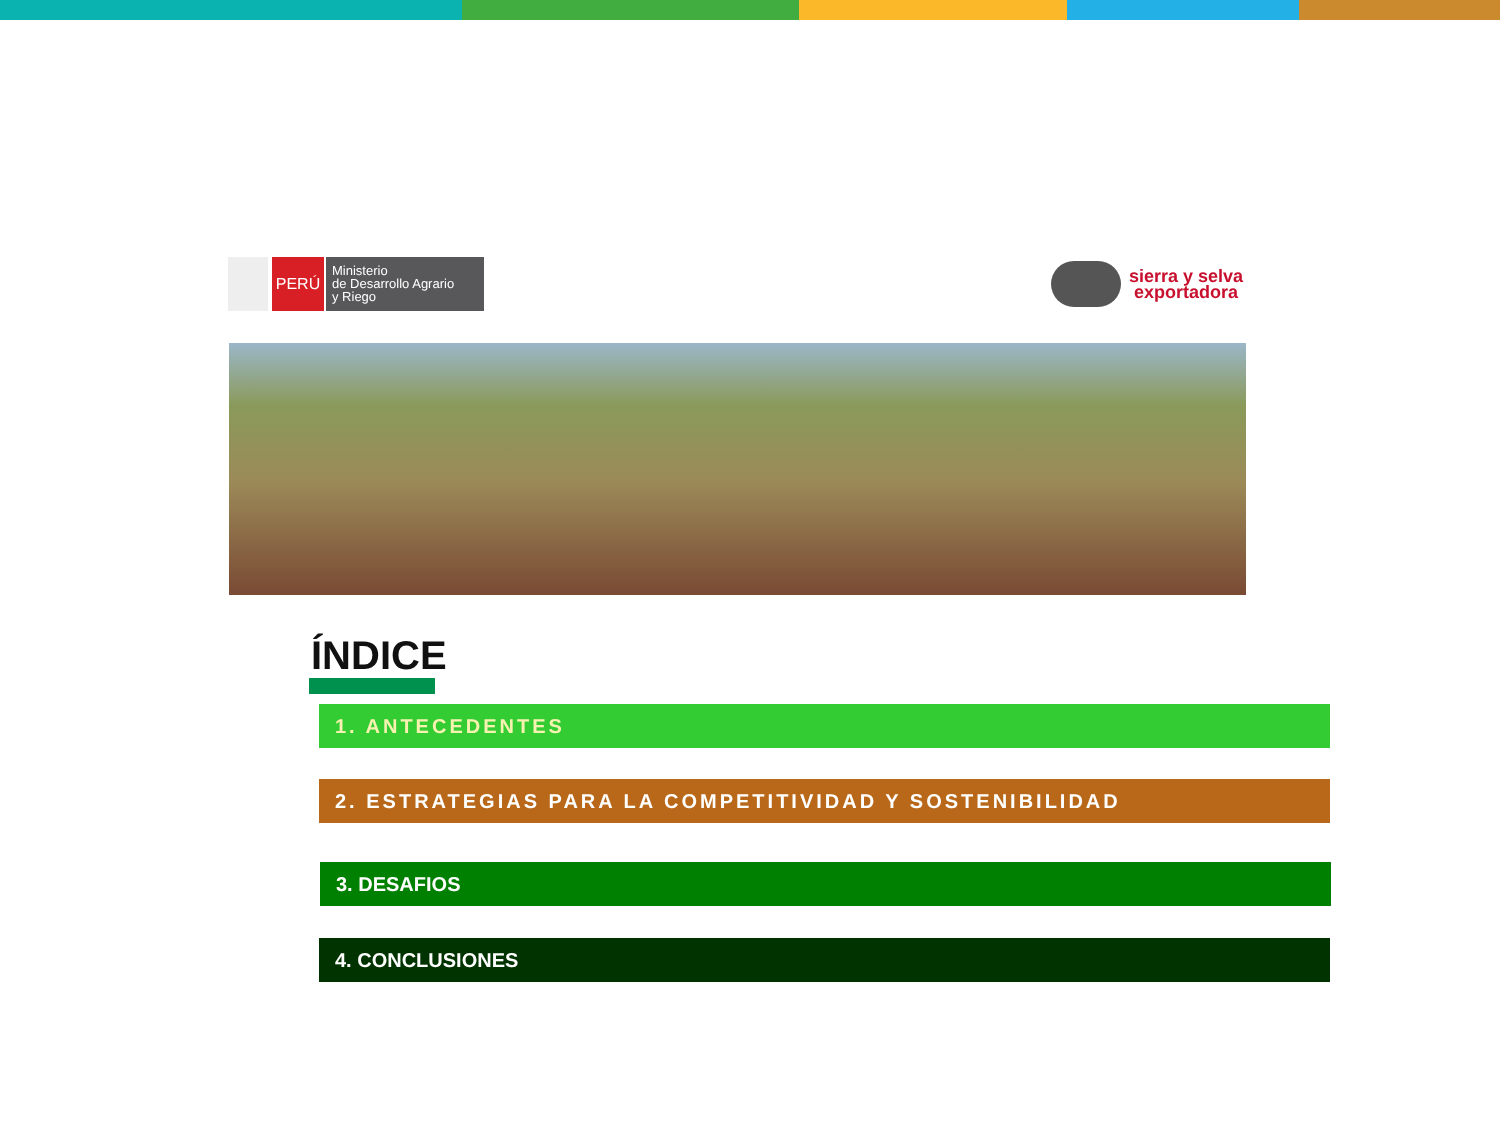PERÚ
Ministerio
de Desarrollo Agrario
y Riego
sierra y selva
exportadora
ÍNDICE
1. ANTECEDENTES
2. ESTRATEGIAS PARA LA COMPETITIVIDAD Y SOSTENIBILIDAD
3. DESAFIOS
4. CONCLUSIONES